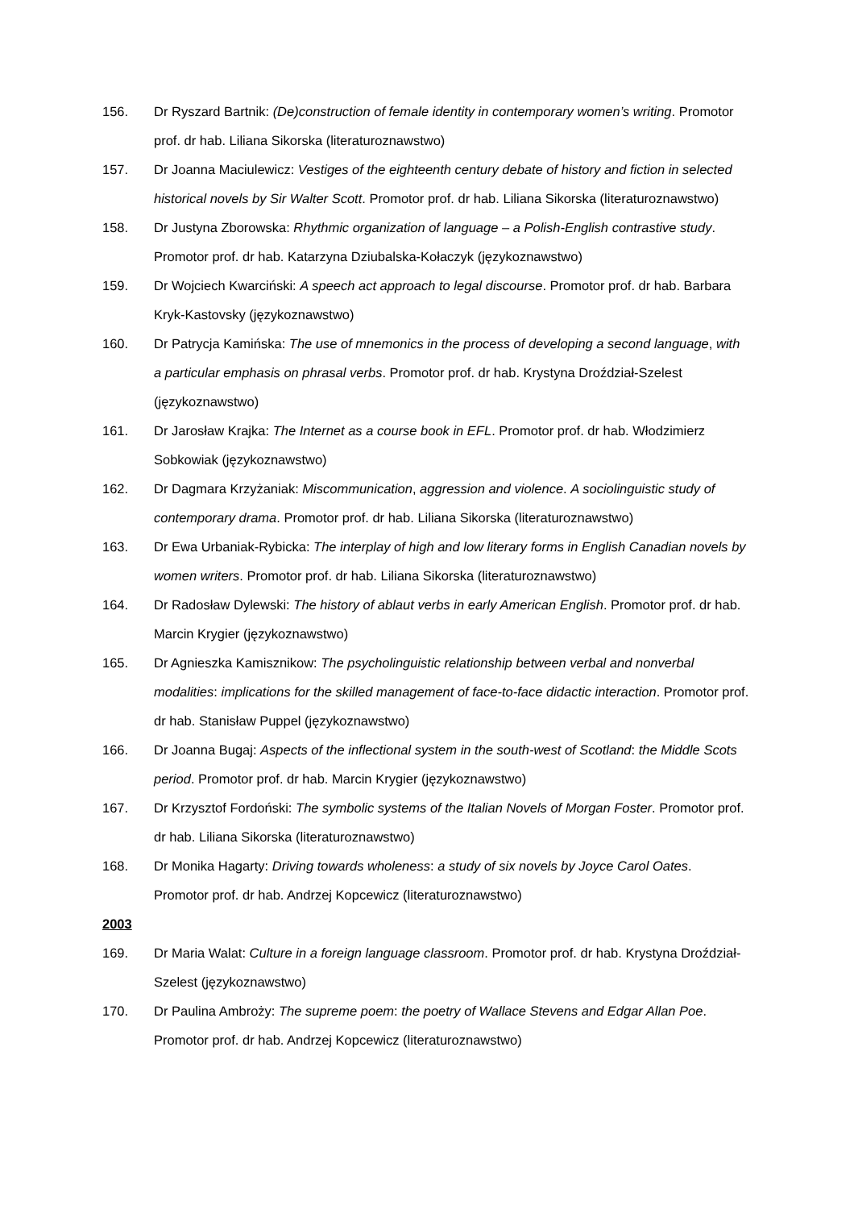156. Dr Ryszard Bartnik: (De)construction of female identity in contemporary women’s writing. Promotor prof. dr hab. Liliana Sikorska (literaturoznawstwo)
157. Dr Joanna Maciulewicz: Vestiges of the eighteenth century debate of history and fiction in selected historical novels by Sir Walter Scott. Promotor prof. dr hab. Liliana Sikorska (literaturoznawstwo)
158. Dr Justyna Zborowska: Rhythmic organization of language – a Polish-English contrastive study. Promotor prof. dr hab. Katarzyna Dziubalska-Kołaczyk (językoznawstwo)
159. Dr Wojciech Kwarciński: A speech act approach to legal discourse. Promotor prof. dr hab. Barbara Kryk-Kastovsky (językoznawstwo)
160. Dr Patrycja Kamińska: The use of mnemonics in the process of developing a second language, with a particular emphasis on phrasal verbs. Promotor prof. dr hab. Krystyna Droździał-Szelest (językoznawstwo)
161. Dr Jarosław Krajka: The Internet as a course book in EFL. Promotor prof. dr hab. Włodzimierz Sobkowiak (językoznawstwo)
162. Dr Dagmara Krzyżaniak: Miscommunication, aggression and violence. A sociolinguistic study of contemporary drama. Promotor prof. dr hab. Liliana Sikorska (literaturoznawstwo)
163. Dr Ewa Urbaniak-Rybicka: The interplay of high and low literary forms in English Canadian novels by women writers. Promotor prof. dr hab. Liliana Sikorska (literaturoznawstwo)
164. Dr Radosław Dylewski: The history of ablaut verbs in early American English. Promotor prof. dr hab. Marcin Krygier (językoznawstwo)
165. Dr Agnieszka Kamisznikow: The psycholinguistic relationship between verbal and nonverbal modalities: implications for the skilled management of face-to-face didactic interaction. Promotor prof. dr hab. Stanisław Puppel (językoznawstwo)
166. Dr Joanna Bugaj: Aspects of the inflectional system in the south-west of Scotland: the Middle Scots period. Promotor prof. dr hab. Marcin Krygier (językoznawstwo)
167. Dr Krzysztof Fordoński: The symbolic systems of the Italian Novels of Morgan Foster. Promotor prof. dr hab. Liliana Sikorska (literaturoznawstwo)
168. Dr Monika Hagarty: Driving towards wholeness: a study of six novels by Joyce Carol Oates. Promotor prof. dr hab. Andrzej Kopcewicz (literaturoznawstwo)
2003
169. Dr Maria Walat: Culture in a foreign language classroom. Promotor prof. dr hab. Krystyna Droździał-Szelest (językoznawstwo)
170. Dr Paulina Ambroży: The supreme poem: the poetry of Wallace Stevens and Edgar Allan Poe. Promotor prof. dr hab. Andrzej Kopcewicz (literaturoznawstwo)